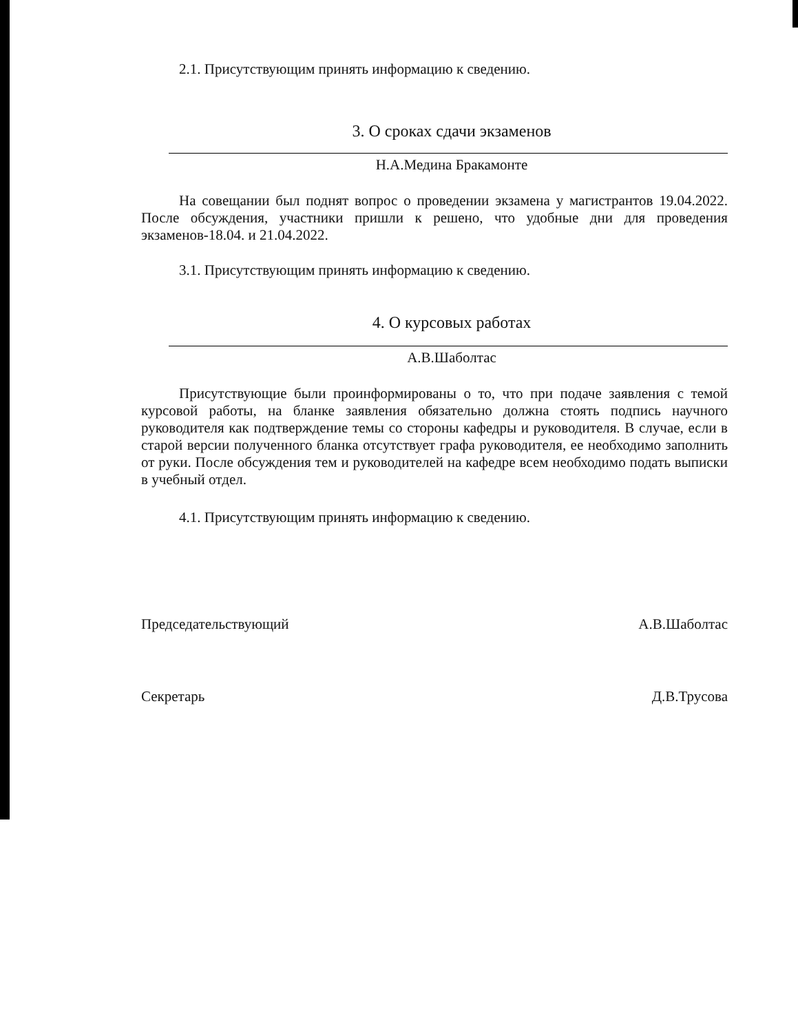2.1. Присутствующим принять информацию к сведению.
3. О сроках сдачи экзаменов
Н.А.Медина Бракамонте
На совещании был поднят вопрос о проведении экзамена у магистрантов 19.04.2022. После обсуждения, участники пришли к решено, что удобные дни для проведения экзаменов-18.04. и 21.04.2022.
3.1. Присутствующим принять информацию к сведению.
4. О курсовых работах
А.В.Шаболтас
Присутствующие были проинформированы о то, что при подаче заявления с темой курсовой работы, на бланке заявления обязательно должна стоять подпись научного руководителя как подтверждение темы со стороны кафедры и руководителя. В случае, если в старой версии полученного бланка отсутствует графа руководителя, ее необходимо заполнить от руки. После обсуждения тем и руководителей на кафедре всем необходимо подать выписки в учебный отдел.
4.1. Присутствующим принять информацию к сведению.
Председательствующий А.В.Шаболтас
Секретарь Д.В.Трусова